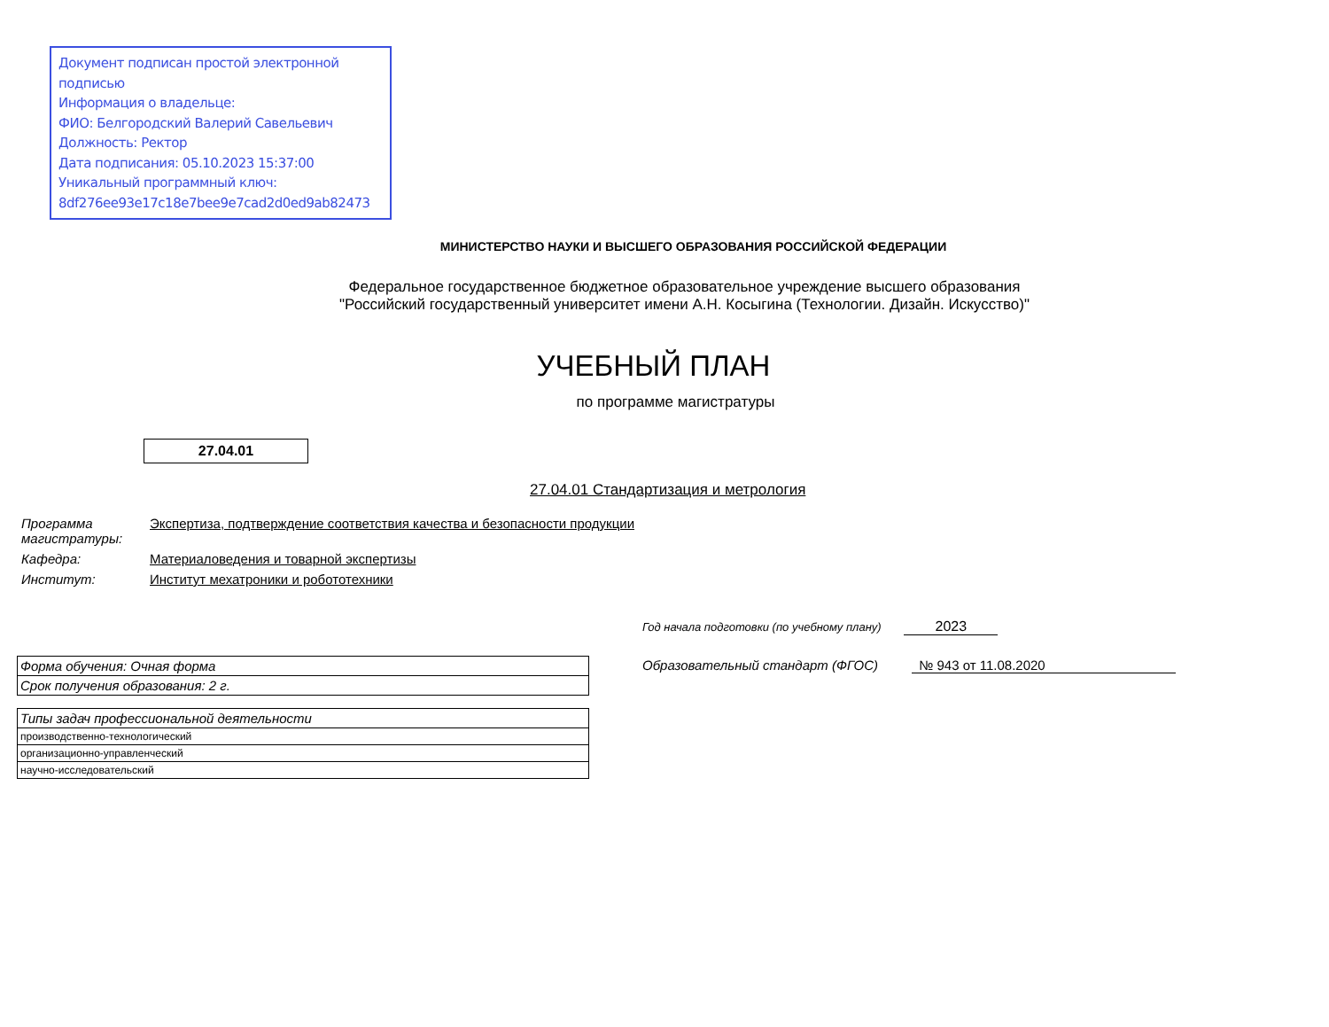Документ подписан простой электронной подписью
Информация о владельце:
ФИО: Белгородский Валерий Савельевич
Должность: Ректор
Дата подписания: 05.10.2023 15:37:00
Уникальный программный ключ:
8df276ee93e17c18e7bee9e7cad2d0ed9ab82473
МИНИСТЕРСТВО НАУКИ И ВЫСШЕГО ОБРАЗОВАНИЯ РОССИЙСКОЙ ФЕДЕРАЦИИ
Федеральное государственное бюджетное образовательное учреждение высшего образования
"Российский государственный университет имени А.Н. Косыгина (Технологии. Дизайн. Искусство)"
УЧЕБНЫЙ ПЛАН
по программе магистратуры
27.04.01
27.04.01 Стандартизация и метрология
| Программа магистратуры: | Экспертиза, подтверждение соответствия качества и безопасности продукции |
| Кафедра: | Материаловедения и товарной экспертизы |
| Институт: | Институт мехатроники и робототехники |
Год начала подготовки (по учебному плану) 2023
Образовательный стандарт (ФГОС) № 943 от 11.08.2020
| Форма обучения: Очная форма |
| Срок получения образования: 2 г. |
| Типы задач профессиональной деятельности |
| производственно-технологический |
| организационно-управленческий |
| научно-исследовательский |